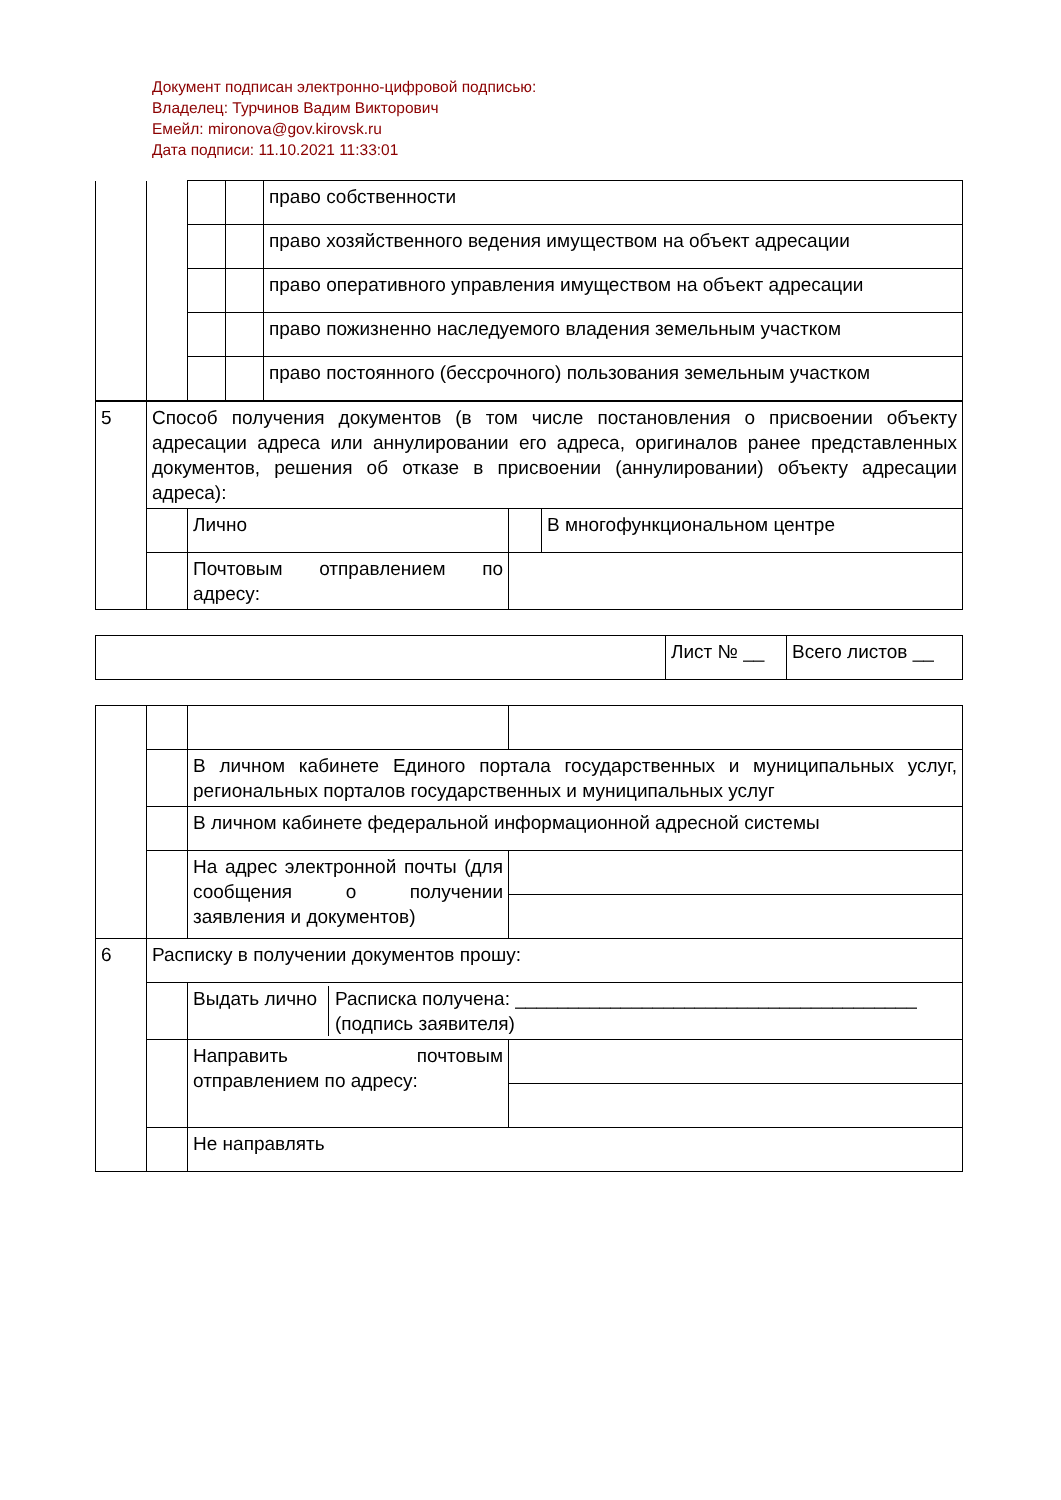Документ подписан электронно-цифровой подписью:
Владелец: Турчинов Вадим Викторович
Емейл: mironova@gov.kirovsk.ru
Дата подписи: 11.10.2021 11:33:01
| | | | | право собственности |
| | | | | право хозяйственного ведения имуществом на объект адресации |
| | | | | право оперативного управления имуществом на объект адресации |
| | | | | право пожизненно наследуемого владения земельным участком |
| | | | | право постоянного (бессрочного) пользования земельным участком |
| 5 | Способ получения документов (в том числе постановления о присвоении объекту адресации адреса или аннулировании его адреса, оригиналов ранее представленных документов, решения об отказе в присвоении (аннулировании) объекту адресации адреса): | | | |
| | | Лично | | В многофункциональном центре |
| | | Почтовым отправлением по адресу: | | |
| | Лист № __ | Всего листов __ |
| | | В личном кабинете Единого портала государственных и муниципальных услуг, региональных порталов государственных и муниципальных услуг | |
| | | В личном кабинете федеральной информационной адресной системы | |
| | | На адрес электронной почты (для сообщения о получении заявления и документов) | |
| 6 | Расписку в получении документов прошу: | | |
| | | / Выдать лично / Расписка получена: ______________________________________ (подпись заявителя) / | |
| | | Направить почтовым отправлением по адресу: | |
| | | Не направлять | |